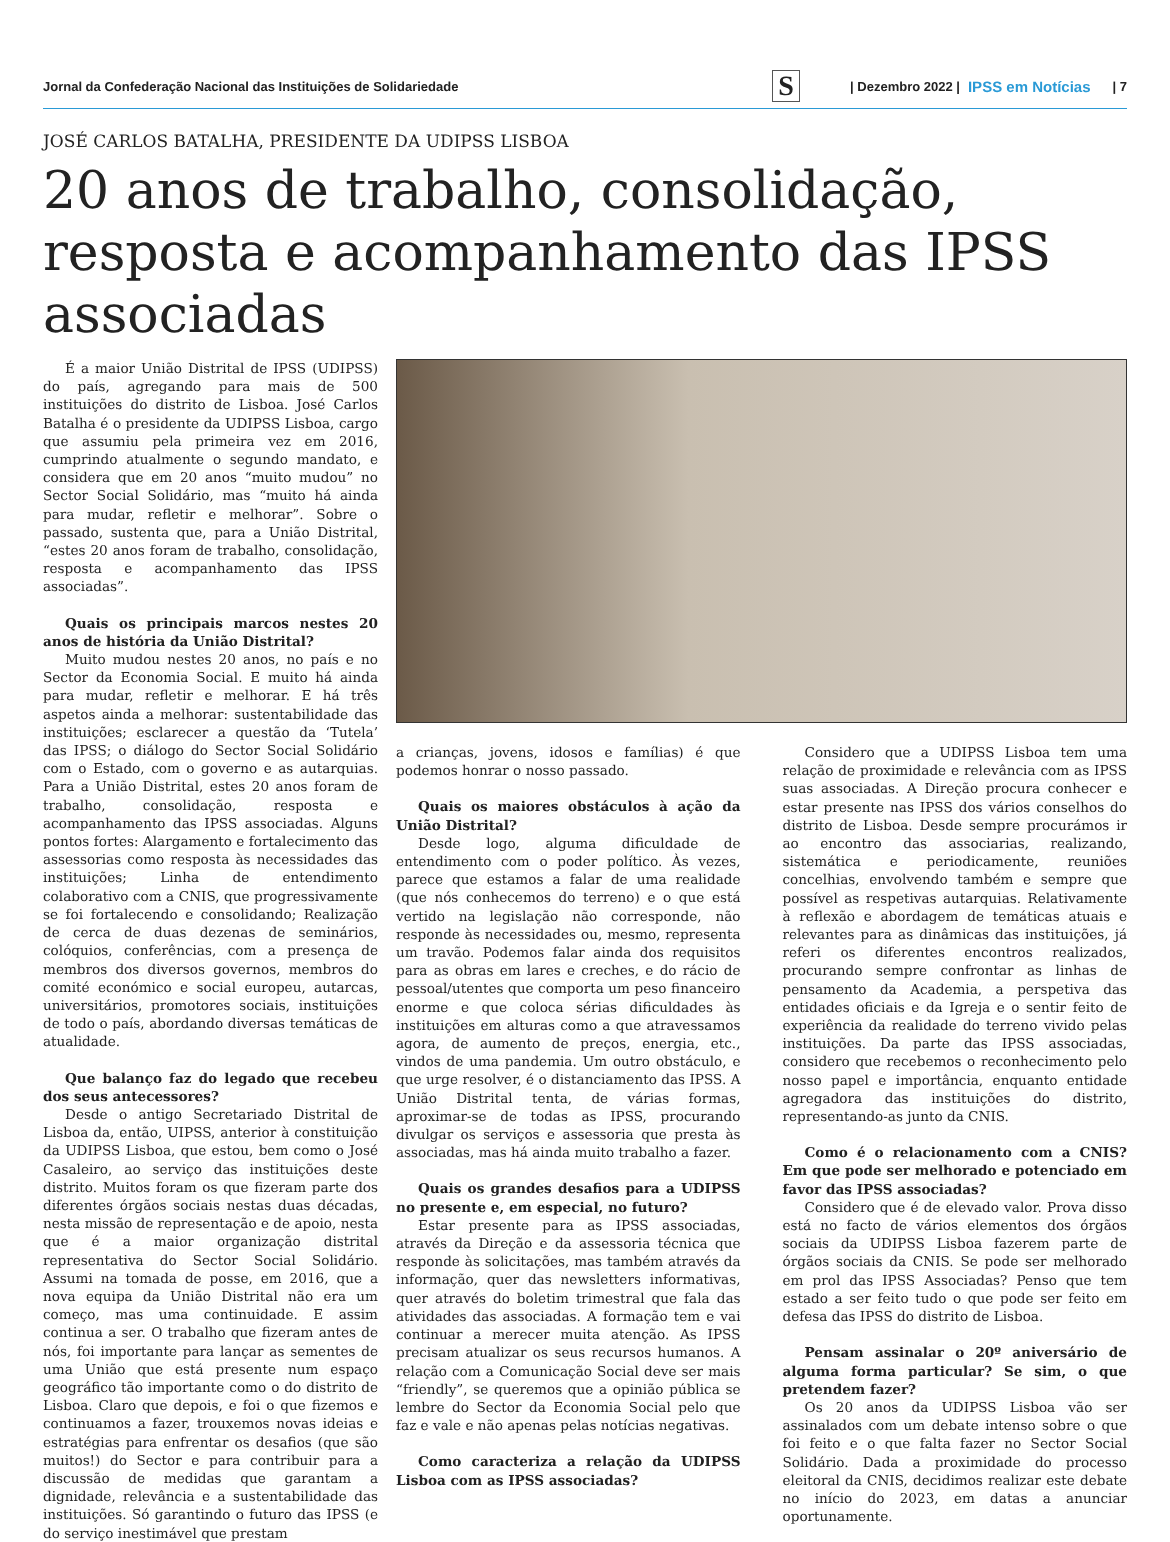Jornal da Confederação Nacional das Instituições de Solidariedade S | Dezembro 2022 | IPSS em Notícias | 7
JOSÉ CARLOS BATALHA, PRESIDENTE DA UDIPSS LISBOA
20 anos de trabalho, consolidação, resposta e acompanhamento das IPSS associadas
É a maior União Distrital de IPSS (UDIPSS) do país, agregando para mais de 500 instituições do distrito de Lisboa. José Carlos Batalha é o presidente da UDIPSS Lisboa, cargo que assumiu pela primeira vez em 2016, cumprindo atualmente o segundo mandato, e considera que em 20 anos “muito mudou” no Sector Social Solidário, mas “muito há ainda para mudar, refletir e melhorar”. Sobre o passado, sustenta que, para a União Distrital, “estes 20 anos foram de trabalho, consolidação, resposta e acompanhamento das IPSS associadas”.
Quais os principais marcos nestes 20 anos de história da União Distrital?
Muito mudou nestes 20 anos, no país e no Sector da Economia Social. E muito há ainda para mudar, refletir e melhorar. E há três aspetos ainda a melhorar: sustentabilidade das instituições; esclarecer a questão da ‘Tutela’ das IPSS; o diálogo do Sector Social Solidário com o Estado, com o governo e as autarquias. Para a União Distrital, estes 20 anos foram de trabalho, consolidação, resposta e acompanhamento das IPSS associadas. Alguns pontos fortes: Alargamento e fortalecimento das assessorias como resposta às necessidades das instituições; Linha de entendimento colaborativo com a CNIS, que progressivamente se foi fortalecendo e consolidando; Realização de cerca de duas dezenas de seminários, colóquios, conferências, com a presença de membros dos diversos governos, membros do comité económico e social europeu, autarcas, universitários, promotores sociais, instituições de todo o país, abordando diversas temáticas de atualidade.
Que balanço faz do legado que recebeu dos seus antecessores?
Desde o antigo Secretariado Distrital de Lisboa da, então, UIPSS, anterior à constituição da UDIPSS Lisboa, que estou, bem como o José Casaleiro, ao serviço das instituições deste distrito. Muitos foram os que fizeram parte dos diferentes órgãos sociais nestas duas décadas, nesta missão de representação e de apoio, nesta que é a maior organização distrital representativa do Sector Social Solidário. Assumi na tomada de posse, em 2016, que a nova equipa da União Distrital não era um começo, mas uma continuidade. E assim continua a ser. O trabalho que fizeram antes de nós, foi importante para lançar as sementes de uma União que está presente num espaço geográfico tão importante como o do distrito de Lisboa. Claro que depois, e foi o que fizemos e continuamos a fazer, trouxemos novas ideias e estratégias para enfrentar os desafios (que são muitos!) do Sector e para contribuir para a discussão de medidas que garantam a dignidade, relevância e a sustentabilidade das instituições. Só garantindo o futuro das IPSS (e do serviço inestimável que prestam
a crianças, jovens, idosos e famílias) é que podemos honrar o nosso passado.
Quais os maiores obstáculos à ação da União Distrital?
Desde logo, alguma dificuldade de entendimento com o poder político. Às vezes, parece que estamos a falar de uma realidade (que nós conhecemos do terreno) e o que está vertido na legislação não corresponde, não responde às necessidades ou, mesmo, representa um travão. Podemos falar ainda dos requisitos para as obras em lares e creches, e do rácio de pessoal/utentes que comporta um peso financeiro enorme e que coloca sérias dificuldades às instituições em alturas como a que atravessamos agora, de aumento de preços, energia, etc., vindos de uma pandemia. Um outro obstáculo, e que urge resolver, é o distanciamento das IPSS. A União Distrital tenta, de várias formas, aproximar-se de todas as IPSS, procurando divulgar os serviços e assessoria que presta às associadas, mas há ainda muito trabalho a fazer.
Quais os grandes desafios para a UDIPSS no presente e, em especial, no futuro?
Estar presente para as IPSS associadas, através da Direção e da assessoria técnica que responde às solicitações, mas também através da informação, quer das newsletters informativas, quer através do boletim trimestral que fala das atividades das associadas. A formação tem e vai continuar a merecer muita atenção. As IPSS precisam atualizar os seus recursos humanos. A relação com a Comunicação Social deve ser mais “friendly”, se queremos que a opinião pública se lembre do Sector da Economia Social pelo que faz e vale e não apenas pelas notícias negativas.
Como caracteriza a relação da UDIPSS Lisboa com as IPSS associadas?
Considero que a UDIPSS Lisboa tem uma relação de proximidade e relevância com as IPSS suas associadas. A Direção procura conhecer e estar presente nas IPSS dos vários conselhos do distrito de Lisboa. Desde sempre procurámos ir ao encontro das associarias, realizando, sistemática e periodicamente, reuniões concelhias, envolvendo também e sempre que possível as respetivas autarquias. Relativamente à reflexão e abordagem de temáticas atuais e relevantes para as dinâmicas das instituições, já referi os diferentes encontros realizados, procurando sempre confrontar as linhas de pensamento da Academia, a perspetiva das entidades oficiais e da Igreja e o sentir feito de experiência da realidade do terreno vivido pelas instituições. Da parte das IPSS associadas, considero que recebemos o reconhecimento pelo nosso papel e importância, enquanto entidade agregadora das instituições do distrito, representando-as junto da CNIS.
Como é o relacionamento com a CNIS? Em que pode ser melhorado e potenciado em favor das IPSS associadas?
Considero que é de elevado valor. Prova disso está no facto de vários elementos dos órgãos sociais da UDIPSS Lisboa fazerem parte de órgãos sociais da CNIS. Se pode ser melhorado em prol das IPSS Associadas? Penso que tem estado a ser feito tudo o que pode ser feito em defesa das IPSS do distrito de Lisboa.
Pensam assinalar o 20º aniversário de alguma forma particular? Se sim, o que pretendem fazer?
Os 20 anos da UDIPSS Lisboa vão ser assinalados com um debate intenso sobre o que foi feito e o que falta fazer no Sector Social Solidário. Dada a proximidade do processo eleitoral da CNIS, decidimos realizar este debate no início do 2023, em datas a anunciar oportunamente.